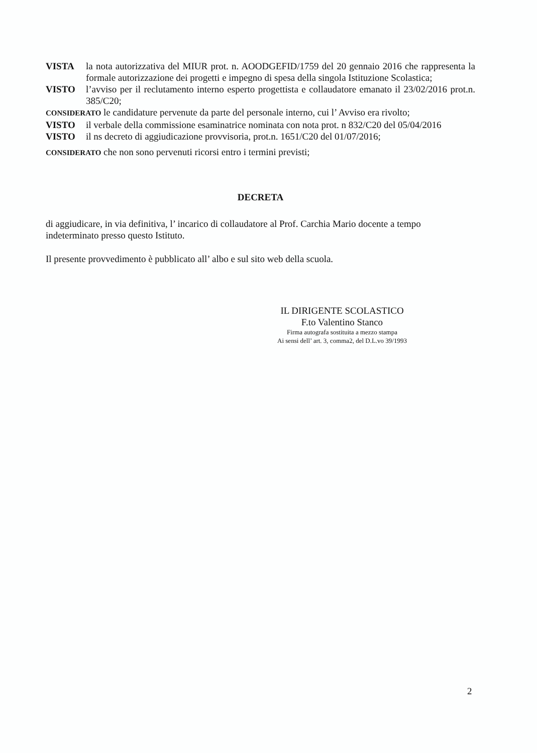VISTA la nota autorizzativa del MIUR prot. n. AOODGEFID/1759 del 20 gennaio 2016 che rappresenta la formale autorizzazione dei progetti e impegno di spesa della singola Istituzione Scolastica;
VISTO l’avviso per il reclutamento interno esperto progettista e collaudatore emanato il 23/02/2016 prot.n. 385/C20;
CONSIDERATO le candidature pervenute da parte del personale interno, cui l’ Avviso era rivolto;
VISTO il verbale della commissione esaminatrice nominata con nota prot. n 832/C20 del 05/04/2016
VISTO il ns decreto di aggiudicazione provvisoria, prot.n. 1651/C20 del 01/07/2016;
CONSIDERATO che non sono pervenuti ricorsi entro i termini previsti;
DECRETA
di aggiudicare, in via definitiva, l’ incarico di collaudatore al Prof. Carchia Mario docente a tempo indeterminato presso questo Istituto.
Il presente provvedimento è pubblicato all’ albo e sul sito web della scuola.
IL DIRIGENTE SCOLASTICO
F.to Valentino Stanco
Firma autografa sostituita a mezzo stampa
Ai sensi dell’ art. 3, comma2, del D.L.vo 39/1993
2